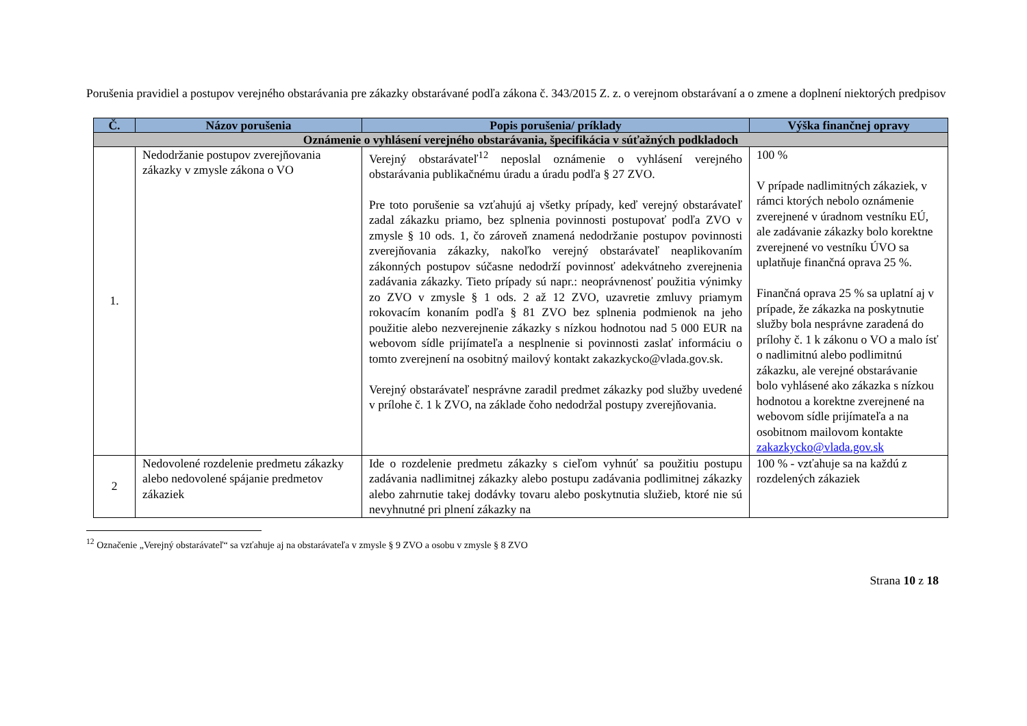Porušenia pravidiel a postupov verejného obstarávania pre zákazky obstarávané podľa zákona č. 343/2015 Z. z. o verejnom obstarávaní a o zmene a doplnení niektorých predpisov
| Č. | Názov porušenia | Popis porušenia/ príklady | Výška finančnej opravy |
| --- | --- | --- | --- |
| Oznámenie o vyhlásení verejného obstarávania, špecifikácia v súťažných podkladoch | | | |
| 1. | Nedodržanie postupov zverejňovania zákazky v zmysle zákona o VO | Verejný obstarávateľ<sup>12</sup> neposlal oznámenie o vyhlásení verejného obstarávania publikačnému úradu a úradu podľa § 27 ZVO. Pre toto porušenie sa vzťahujú aj všetky prípady, keď verejný obstarávateľ zadal zákazku priamo, bez splnenia povinnosti postupovať podľa ZVO v zmysle § 10 ods. 1, čo zároveň znamená nedodržanie postupov povinnosti zverejňovania zákazky, nakoľko verejný obstarávateľ neaplikovaním zákonných postupov súčasne nedodrží povinnosť adekvátneho zverejnenia zadávania zákazky. Tieto prípady sú napr.: neoprávnenosť použitia výnimky zo ZVO v zmysle § 1 ods. 2 až 12 ZVO, uzavretie zmluvy priamym rokovacím konaním podľa § 81 ZVO bez splnenia podmienok na jeho použitie alebo nezverejnenie zákazky s nízkou hodnotou nad 5 000 EUR na webovom sídle prijímateľa a nesplnenie si povinnosti zaslať informáciu o tomto zverejnení na osobitný mailový kontakt zakazkycko@vlada.gov.sk. Verejný obstarávateľ nesprávne zaradil predmet zákazky pod služby uvedené v prílohe č. 1 k ZVO, na základe čoho nedodržal postupy zverejňovania. | 100 % V prípade nadlimitných zákaziek, v rámci ktorých nebolo oznámenie zverejnené v úradnom vestníku EÚ, ale zadávanie zákazky bolo korektne zverejnené vo vestníku ÚVO sa uplatňuje finančná oprava 25 %. Finančná oprava 25 % sa uplatní aj v prípade, že zákazka na poskytnutie služby bola nesprávne zaradená do prílohy č. 1 k zákonu o VO a malo ísť o nadlimitnú alebo podlimitnú zákazku, ale verejné obstarávanie bolo vyhlásené ako zákazka s nízkou hodnotou a korektne zverejnené na webovom sídle prijímateľa a na osobitnom mailovom kontakte zakazkycko@vlada.gov.sk |
| 2 | Nedovolené rozdelenie predmetu zákazky alebo nedovolené spájanie predmetov zákaziek | Ide o rozdelenie predmetu zákazky s cieľom vyhnúť sa použitiu postupu zadávania nadlimitnej zákazky alebo postupu zadávania podlimitnej zákazky alebo zahrnutie takej dodávky tovaru alebo poskytnutia služieb, ktoré nie sú nevyhnutné pri plnení zákazky na | 100 % - vzťahuje sa na každú z rozdelených zákaziek |
<sup>12</sup> Označenie „Verejný obstarávateľ“ sa vzťahuje aj na obstarávateľa v zmysle § 9 ZVO a osobu v zmysle § 8 ZVO
Strana 10 z 18